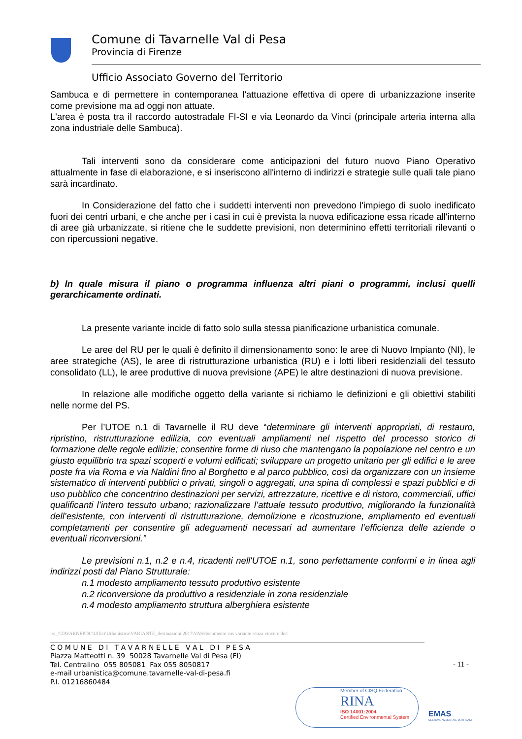Comune di Tavarnelle Val di Pesa
Provincia di Firenze
Ufficio Associato Governo del Territorio
Sambuca e di permettere in contemporanea l'attuazione effettiva di opere di urbanizzazione inserite come previsione ma ad oggi non attuate.
L'area è posta tra il raccordo autostradale FI-SI e via Leonardo da Vinci (principale arteria interna alla zona industriale delle Sambuca).
Tali interventi sono da considerare come anticipazioni del futuro nuovo Piano Operativo attualmente in fase di elaborazione, e si inseriscono all'interno di indirizzi e strategie sulle quali tale piano sarà incardinato.
In Considerazione del fatto che i suddetti interventi non prevedono l'impiego di suolo inedificato fuori dei centri urbani, e che anche per i casi in cui è prevista la nuova edificazione essa ricade all'interno di aree già urbanizzate, si ritiene che le suddette previsioni, non determinino effetti territoriali rilevanti o con ripercussioni negative.
b) In quale misura il piano o programma influenza altri piani o programmi, inclusi quelli gerarchicamente ordinati.
La presente variante incide di fatto solo sulla stessa pianificazione urbanistica comunale.
Le aree del RU per le quali è definito il dimensionamento sono: le aree di Nuovo Impianto (NI), le aree strategiche (AS), le aree di ristrutturazione urbanistica (RU) e i lotti liberi residenziali del tessuto consolidato (LL), le aree produttive di nuova previsione (APE) le altre destinazioni di nuova previsione.
In relazione alle modifiche oggetto della variante si richiamo le definizioni e gli obiettivi stabiliti nelle norme del PS.
Per l’UTOE n.1 di Tavarnelle il RU deve “determinare gli interventi appropriati, di restauro, ripristino, ristrutturazione edilizia, con eventuali ampliamenti nel rispetto del processo storico di formazione delle regole edilizie; consentire forme di riuso che mantengano la popolazione nel centro e un giusto equilibrio tra spazi scoperti e volumi edificati; sviluppare un progetto unitario per gli edifici e le aree poste fra via Roma e via Naldini fino al Borghetto e al parco pubblico, così da organizzare con un insieme sistematico di interventi pubblici o privati, singoli o aggregati, una spina di complessi e spazi pubblici e di uso pubblico che concentrino destinazioni per servizi, attrezzature, ricettive e di ristoro, commerciali, uffici qualificanti l’intero tessuto urbano; razionalizzare l’attuale tessuto produttivo, migliorando la funzionalità dell’esistente, con interventi di ristrutturazione, demolizione e ricostruzione, ampliamento ed eventuali completamenti per consentire gli adeguamenti necessari ad aumentare l’efficienza delle aziende o eventuali riconversioni.”
Le previsioni n.1, n.2 e n.4, ricadenti nell'UTOE n.1, sono perfettamente conformi e in linea agli indirizzi posti dal Piano Strutturale:
n.1 modesto ampliamento tessuto produttivo esistente
n.2 riconversione da produttivo a residenziale in zona residenziale
n.4 modesto ampliamento struttura alberghiera esistente
- 11 -
ire_\\TAVARNEPDC\Uffici\Urbanistica\VARIANTE_destinazioni 2017\VAS\documento vas variante senza vincolo.doc
C O M U N E D I T A V A R N E L L E V A L D I P E S A
Piazza Matteotti n. 39 50028 Tavarnelle Val di Pesa (FI)
Tel. Centralino 055 805081 Fax 055 8050817
e-mail urbanistica@comune.tavarnelle-val-di-pesa.fi
P.I. 01216860484
Member of CISQ Federation
RINA
ISO 14001:2004
Certified Environmental System
EMAS
GESTIONE AMBIENTALE VERIFICATA